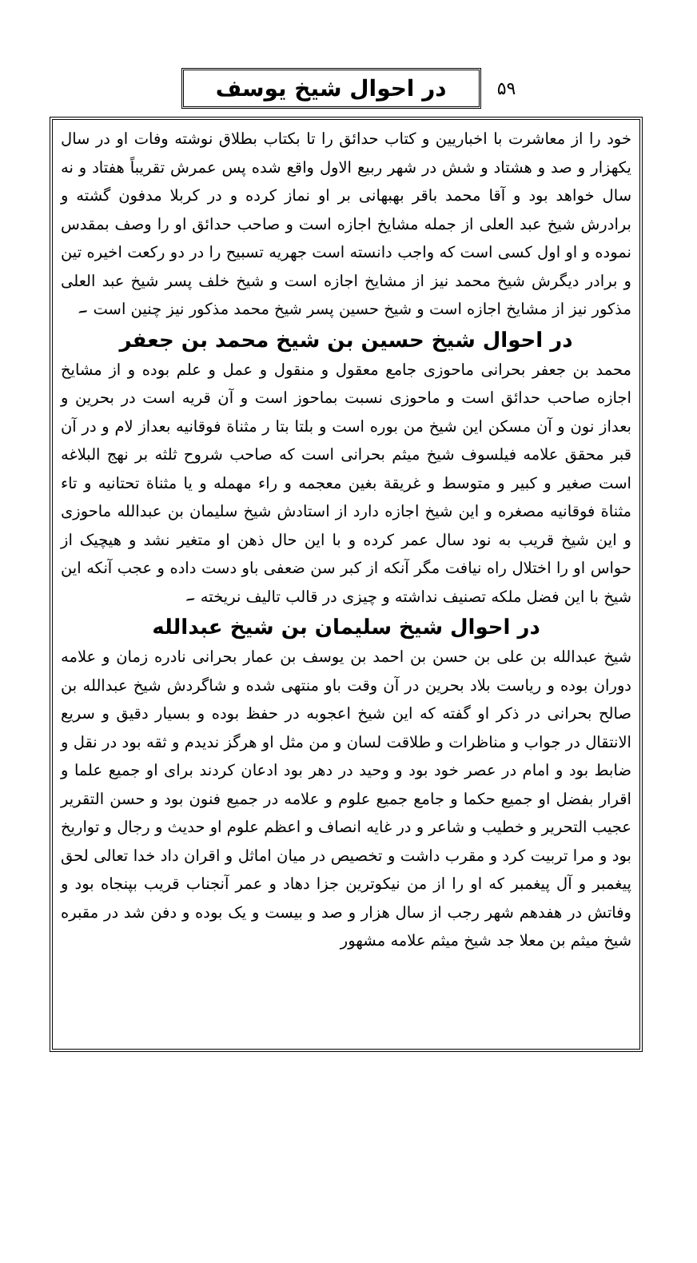۵۹ در احوال شیخ یوسف
خود را از معاشرت با اخباریین و کتاب حدائق را تا بکتاب بطلاق نوشته وفات او در سال یکهزار و صد و هشتاد و شش در شهر ربیع الاول واقع شده پس عمرش تقریباً هفتاد و نه سال خواهد بود و آقا محمد باقر بهبهانی بر او نماز کرده و در کربلا مدفون گشته و برادرش شیخ عبد العلی از جمله مشایخ اجازه است و صاحب حدائق او را وصف بمقدس نموده و او اول کسی است که واجب دانسته است جهریه تسبیح را در دو رکعت اخیره تین و برادر دیگرش شیخ محمد نیز از مشایخ اجازه است و شیخ خلف پسر شیخ عبد العلی مذکور نیز از مشایخ اجازه است و شیخ حسین پسر شیخ محمد مذکور نیز چنین است ۔
در احوال شیخ حسین بن شیخ محمد بن جعفر
محمد بن جعفر بحرانی ماحوزی جامع معقول و منقول و عمل و علم بوده و از مشایخ اجازه صاحب حدائق است و ماحوزی نسبت بماحوز است و آن قریه است در بحرین و بعداز نون و آن مسکن این شیخ من بوره است و بلتا بتا ر مثناة فوقانیه بعداز لام و در آن قبر محقق علامه فیلسوف شیخ میثم بحرانی است که صاحب شروح ثلثه بر نهج البلاغه است صغیر و کبیر و متوسط و غریقة بغین معجمه و راء مهمله و یا مثناة تحتانیه و تاء مثناة فوقانیه مصغره و این شیخ اجازه دارد از استادش شیخ سلیمان بن عبدالله ماحوزی و این شیخ قریب به نود سال عمر کرده و با این حال ذهن او متغیر نشد و هیچیک از حواس او را اختلال راه نیافت مگر آنکه از کبر سن ضعفی باو دست داده و عجب آنکه این شیخ با این فضل ملکه تصنیف نداشته و چیزی در قالب تالیف نریخته ۔
در احوال شیخ سلیمان بن شیخ عبدالله
شیخ عبدالله بن علی بن حسن بن احمد بن یوسف بن عمار بحرانی نادره زمان و علامه دوران بوده و ریاست بلاد بحرین در آن وقت باو منتهی شده و شاگردش شیخ عبدالله بن صالح بحرانی در ذکر او گفته که این شیخ اعجوبه در حفظ بوده و بسیار دقیق و سریع الانتقال در جواب و مناظرات و طلاقت لسان و من مثل او هرگز ندیدم و ثقه بود در نقل و ضابط بود و امام در عصر خود بود و وحید در دهر بود ادعان کردند برای او جمیع علما و اقرار بفضل او جمیع حکما و جامع جمیع علوم و علامه در جمیع فنون بود و حسن التقریر عجیب التحریر و خطیب و شاعر و در غایه انصاف و اعظم علوم او حدیث و رجال و تواریخ بود و مرا تربیت کرد و مقرب داشت و تخصیص در میان اماثل و اقران داد خدا تعالی لحق پیغمبر و آل پیغمبر که او را از من نیکوترین جزا دهاد و عمر آنجناب قریب بپنجاه بود و وفاتش در هفدهم شهر رجب از سال هزار و صد و بیست و یک بوده و دفن شد در مقبره شیخ میثم بن معلا جد شیخ میثم علامه مشهور